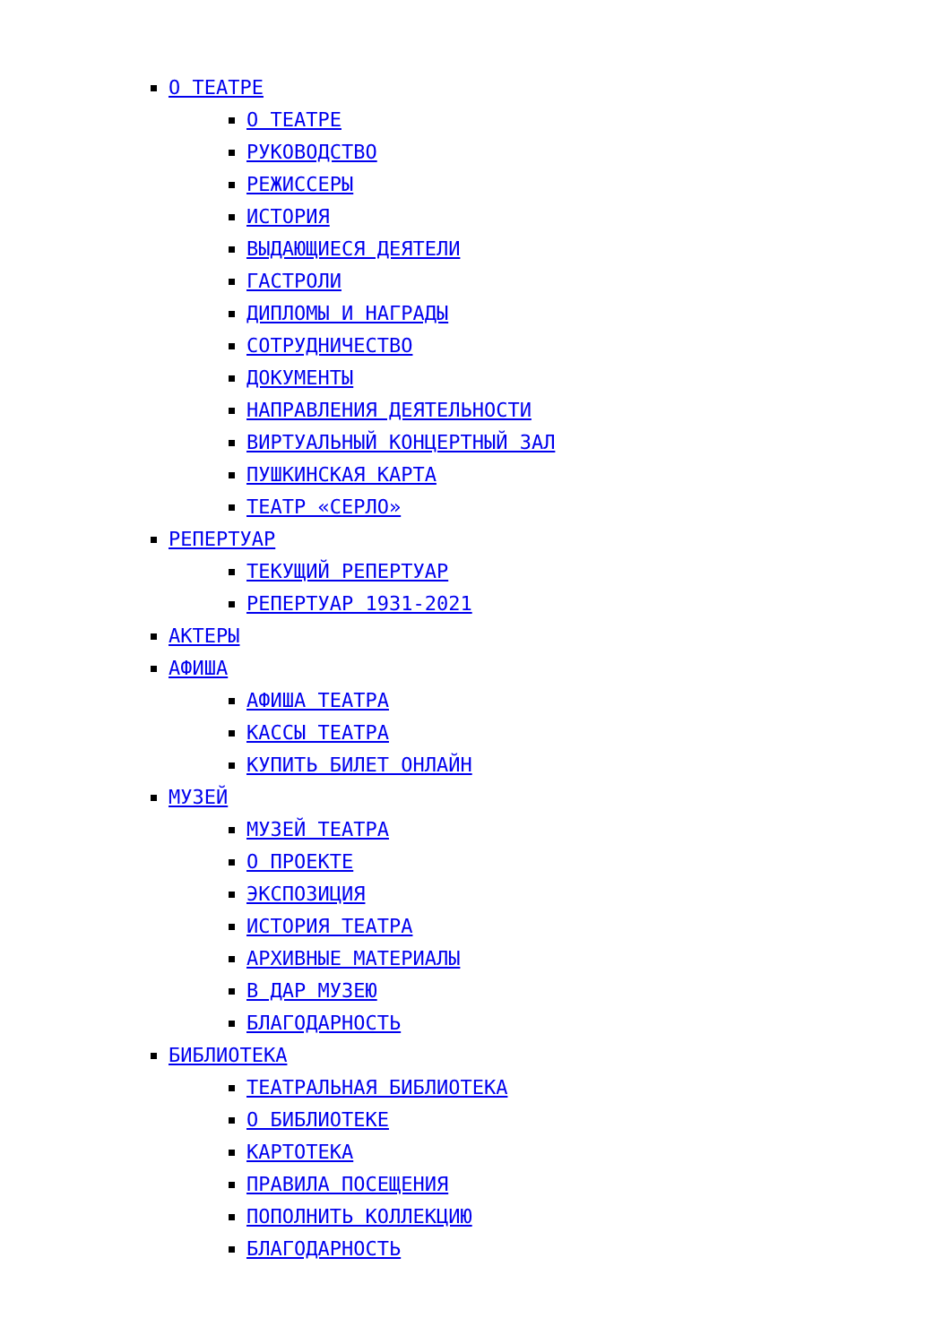О ТЕАТРЕ
О ТЕАТРЕ
РУКОВОДСТВО
РЕЖИССЕРЫ
ИСТОРИЯ
ВЫДАЮЩИЕСЯ ДЕЯТЕЛИ
ГАСТРОЛИ
ДИПЛОМЫ И НАГРАДЫ
СОТРУДНИЧЕСТВО
ДОКУМЕНТЫ
НАПРАВЛЕНИЯ ДЕЯТЕЛЬНОСТИ
ВИРТУАЛЬНЫЙ КОНЦЕРТНЫЙ ЗАЛ
ПУШКИНСКАЯ КАРТА
ТЕАТР «СЕРЛО»
РЕПЕРТУАР
ТЕКУЩИЙ РЕПЕРТУАР
РЕПЕРТУАР 1931-2021
АКТЕРЫ
АФИША
АФИША ТЕАТРА
КАССЫ ТЕАТРА
КУПИТЬ БИЛЕТ ОНЛАЙН
МУЗЕЙ
МУЗЕЙ ТЕАТРА
О ПРОЕКТЕ
ЭКСПОЗИЦИЯ
ИСТОРИЯ ТЕАТРА
АРХИВНЫЕ МАТЕРИАЛЫ
В ДАР МУЗЕЮ
БЛАГОДАРНОСТЬ
БИБЛИОТЕКА
ТЕАТРАЛЬНАЯ БИБЛИОТЕКА
О БИБЛИОТЕКЕ
КАРТОТЕКА
ПРАВИЛА ПОСЕЩЕНИЯ
ПОПОЛНИТЬ КОЛЛЕКЦИЮ
БЛАГОДАРНОСТЬ